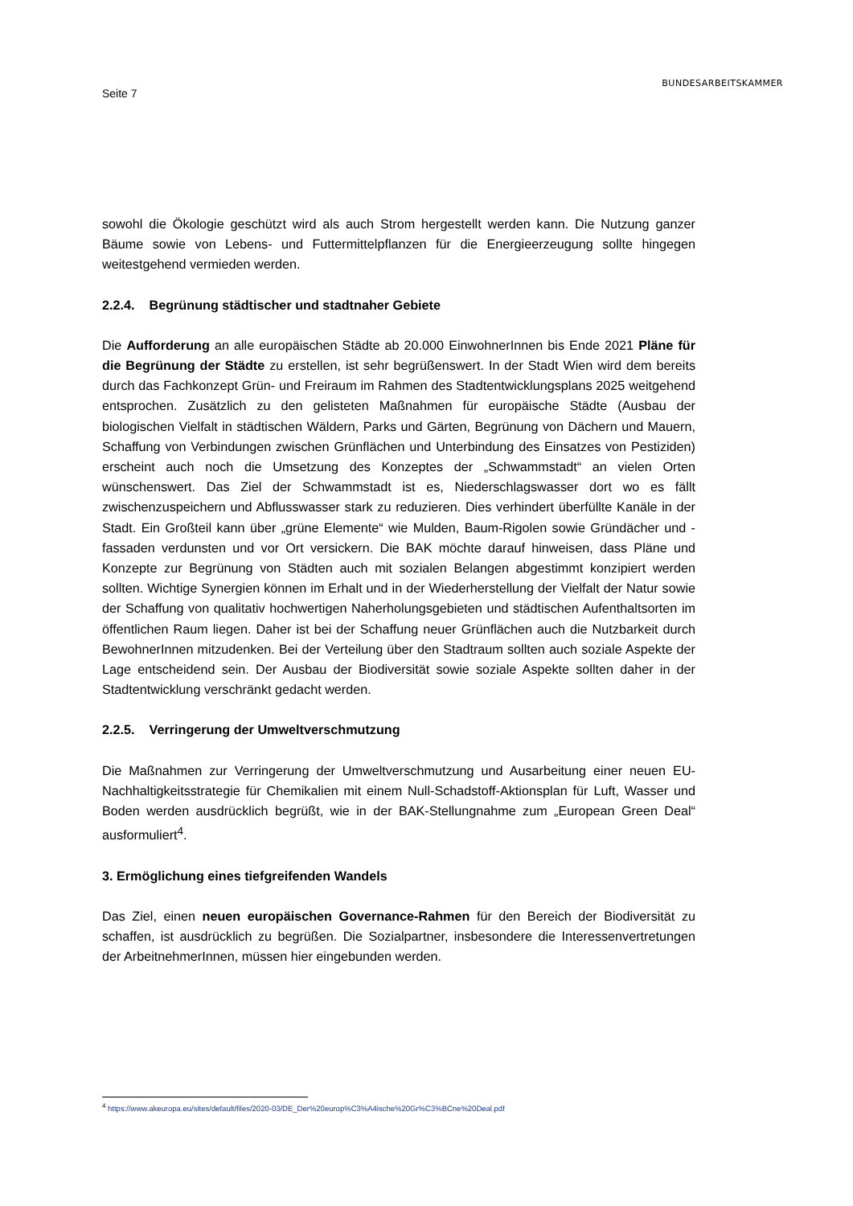Seite 7
BUNDESARBEITSKAMMER
sowohl die Ökologie geschützt wird als auch Strom hergestellt werden kann. Die Nutzung ganzer Bäume sowie von Lebens- und Futtermittelpflanzen für die Energieerzeugung sollte hingegen weitestgehend vermieden werden.
2.2.4. Begrünung städtischer und stadtnaher Gebiete
Die Aufforderung an alle europäischen Städte ab 20.000 EinwohnerInnen bis Ende 2021 Pläne für die Begrünung der Städte zu erstellen, ist sehr begrüßenswert. In der Stadt Wien wird dem bereits durch das Fachkonzept Grün- und Freiraum im Rahmen des Stadtentwicklungsplans 2025 weitgehend entsprochen. Zusätzlich zu den gelisteten Maßnahmen für europäische Städte (Ausbau der biologischen Vielfalt in städtischen Wäldern, Parks und Gärten, Begrünung von Dächern und Mauern, Schaffung von Verbindungen zwischen Grünflächen und Unterbindung des Einsatzes von Pestiziden) erscheint auch noch die Umsetzung des Konzeptes der „Schwammstadt“ an vielen Orten wünschenswert. Das Ziel der Schwammstadt ist es, Niederschlagswasser dort wo es fällt zwischenzuspeichern und Abflusswasser stark zu reduzieren. Dies verhindert überfüllte Kanäle in der Stadt. Ein Großteil kann über „grüne Elemente“ wie Mulden, Baum-Rigolen sowie Gründächer und -fassaden verdunsten und vor Ort versickern. Die BAK möchte darauf hinweisen, dass Pläne und Konzepte zur Begrünung von Städten auch mit sozialen Belangen abgestimmt konzipiert werden sollten. Wichtige Synergien können im Erhalt und in der Wiederherstellung der Vielfalt der Natur sowie der Schaffung von qualitativ hochwertigen Naherholungsgebieten und städtischen Aufenthaltsorten im öffentlichen Raum liegen. Daher ist bei der Schaffung neuer Grünflächen auch die Nutzbarkeit durch BewohnerInnen mitzudenken. Bei der Verteilung über den Stadtraum sollten auch soziale Aspekte der Lage entscheidend sein. Der Ausbau der Biodiversität sowie soziale Aspekte sollten daher in der Stadtentwicklung verschränkt gedacht werden.
2.2.5. Verringerung der Umweltverschmutzung
Die Maßnahmen zur Verringerung der Umweltverschmutzung und Ausarbeitung einer neuen EU-Nachhaltigkeitsstrategie für Chemikalien mit einem Null-Schadstoff-Aktionsplan für Luft, Wasser und Boden werden ausdrücklich begrüßt, wie in der BAK-Stellungnahme zum „European Green Deal“ ausformuliert<sup>4</sup>.
3. Ermöglichung eines tiefgreifenden Wandels
Das Ziel, einen neuen europäischen Governance-Rahmen für den Bereich der Biodiversität zu schaffen, ist ausdrücklich zu begrüßen. Die Sozialpartner, insbesondere die Interessenvertretungen der ArbeitnehmerInnen, müssen hier eingebunden werden.
<sup>4</sup> https://www.akeuropa.eu/sites/default/files/2020-03/DE_Der%20europ%C3%A4ische%20Gr%C3%BCne%20Deal.pdf